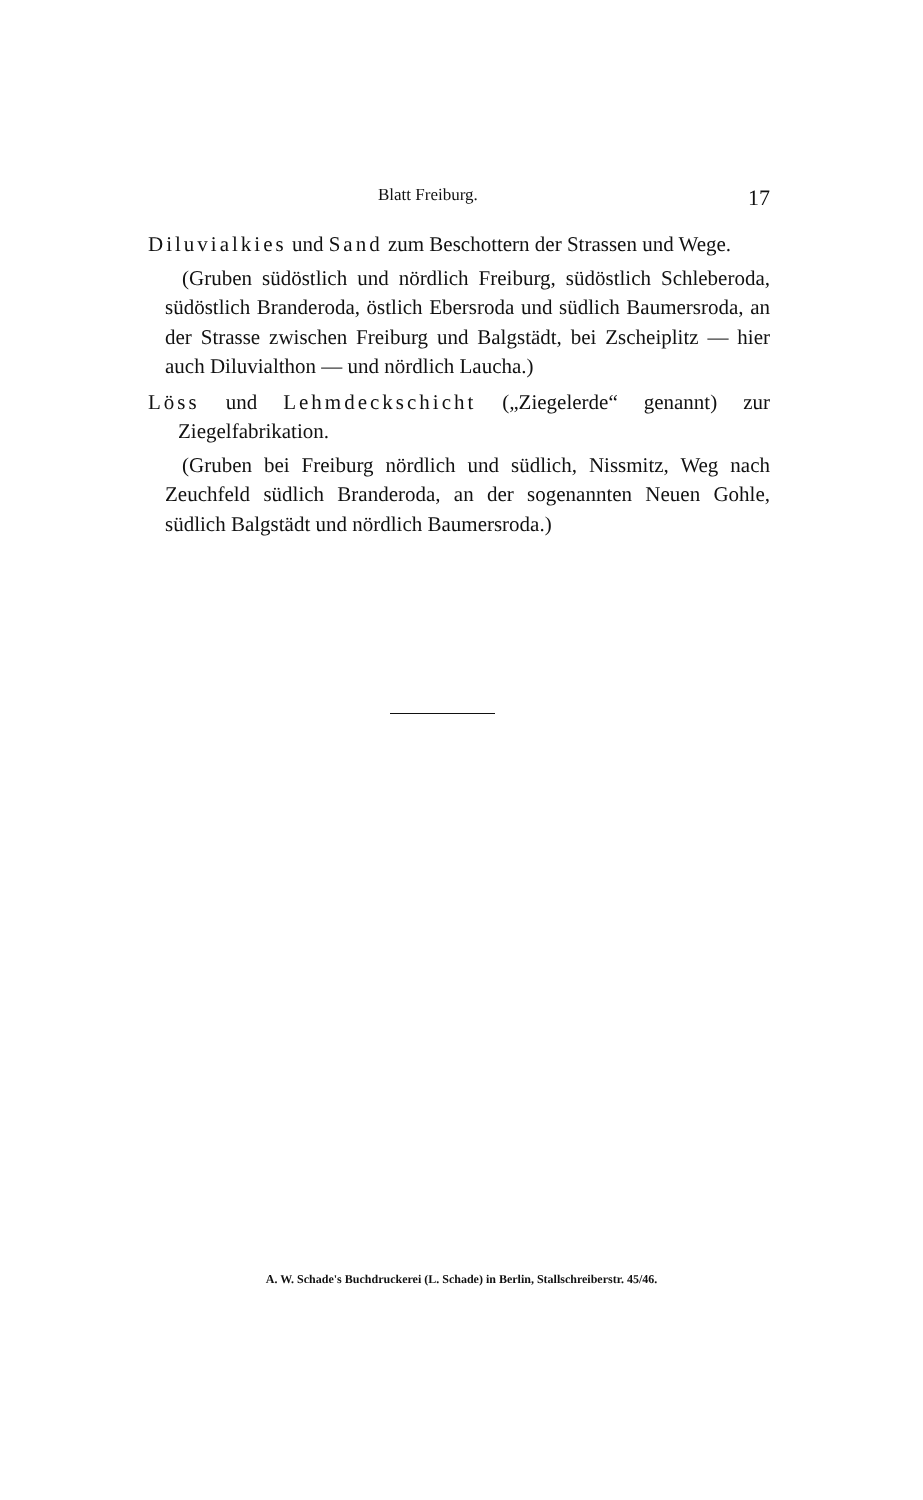Blatt Freiburg. 17
Diluvialkies und Sand zum Beschottern der Strassen und Wege.
(Gruben südöstlich und nördlich Freiburg, südöstlich Schleberoda, südöstlich Branderoda, östlich Ebersroda und südlich Baumersroda, an der Strasse zwischen Freiburg und Balgstädt, bei Zscheiplitz — hier auch Diluvialthon — und nördlich Laucha.)
Löss und Lehmdeckschicht („Ziegelerde“ genannt) zur Ziegelfabrikation.
(Gruben bei Freiburg nördlich und südlich, Nissmitz, Weg nach Zeuchfeld südlich Branderoda, an der sogenannten Neuen Gohle, südlich Balgstädt und nördlich Baumersroda.)
A. W. Schade's Buchdruckerei (L. Schade) in Berlin, Stallschreiberstr. 45/46.